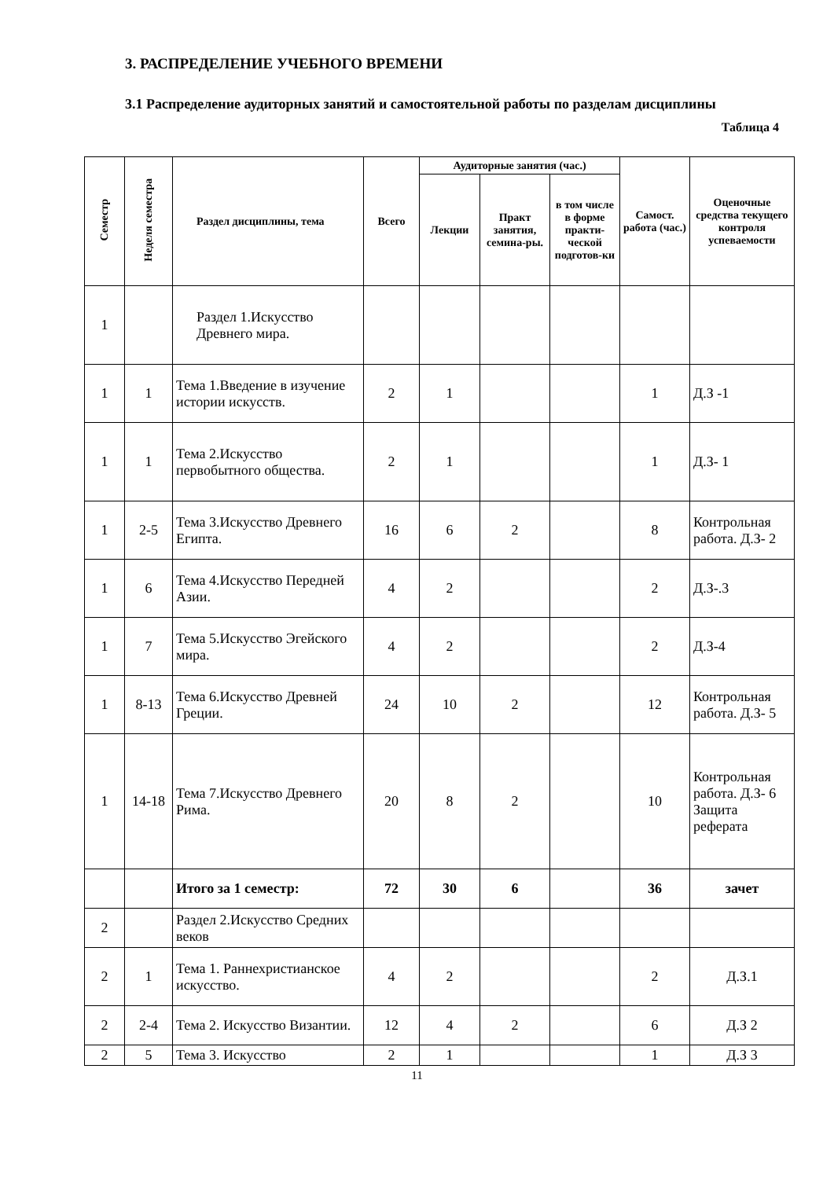3. РАСПРЕДЕЛЕНИЕ УЧЕБНОГО ВРЕМЕНИ
3.1 Распределение аудиторных занятий и самостоятельной работы по разделам дисциплины
Таблица 4
| Семестр | Неделя семестра | Раздел дисциплины, тема | Всего | Аудиторные занятия (час.) | | | Самост. работа (час.) | Оценочные средства текущего контроля успеваемости |
| --- | --- | --- | --- | --- | --- | --- | --- | --- |
| | | | | Лекции | Практ занятия, семина-ры. | в том числе в форме практи-ческой подготов-ки | | |
| 1 | | Раздел 1.Искусство Древнего мира. | | | | | | |
| 1 | 1 | Тема 1.Введение в изучение истории искусств. | 2 | 1 | | | 1 | Д.З -1 |
| 1 | 1 | Тема 2.Искусство первобытного общества. | 2 | 1 | | | 1 | Д.З- 1 |
| 1 | 2-5 | Тема 3.Искусство Древнего Египта. | 16 | 6 | 2 | | 8 | Контрольная работа. Д.З- 2 |
| 1 | 6 | Тема 4.Искусство Передней Азии. | 4 | 2 | | | 2 | Д.З-.3 |
| 1 | 7 | Тема 5.Искусство Эгейского мира. | 4 | 2 | | | 2 | Д.З-4 |
| 1 | 8-13 | Тема 6.Искусство Древней Греции. | 24 | 10 | 2 | | 12 | Контрольная работа. Д.З- 5 |
| 1 | 14-18 | Тема 7.Искусство Древнего Рима. | 20 | 8 | 2 | | 10 | Контрольная работа. Д.З- 6 Защита реферата |
| | | Итого за 1 семестр: | 72 | 30 | 6 | | 36 | зачет |
| 2 | | Раздел 2.Искусство Средних веков | | | | | | |
| 2 | 1 | Тема 1. Раннехристианское искусство. | 4 | 2 | | | 2 | Д.З.1 |
| 2 | 2-4 | Тема 2. Искусство Византии. | 12 | 4 | 2 | | 6 | Д.З 2 |
| 2 | 5 | Тема 3. Искусство | 2 | 1 | | | 1 | Д.З 3 |
11